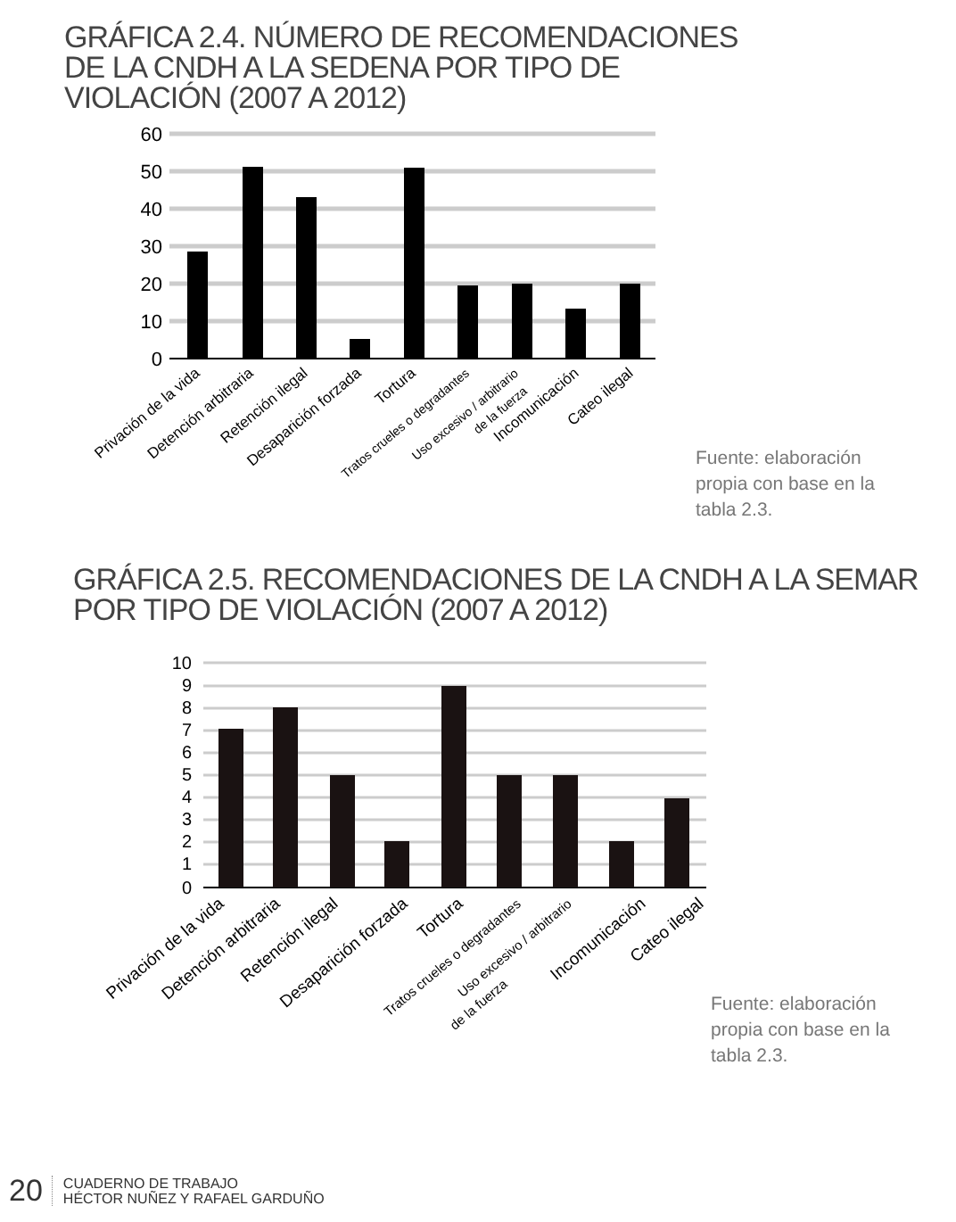GRÁFICA 2.4. NÚMERO DE RECOMENDACIONES DE LA CNDH A LA SEDENA POR TIPO DE VIOLACIÓN (2007 A 2012)
60
50
40
30
20
10
0
Privación de la vida
Detención arbitraria
Retención ilegal
Desaparición forzada
Tortura
Tratos crueles o degradantes
Uso excesivo / arbitrario
de la fuerza
Incomunicación
Cateo ilegal
Fuente: elaboración
propia con base en la
tabla 2.3.
GRÁFICA 2.5. RECOMENDACIONES DE LA CNDH A LA SEMAR POR TIPO DE VIOLACIÓN (2007 A 2012)
10
9
8
7
6
5
4
3
2
1
0
Privación de la vida
Detención arbitraria
Retención ilegal
Desaparición forzada
Tortura
Tratos crueles o degradantes
Uso excesivo / arbitrario
de la fuerza
Incomunicación
Cateo ilegal
Fuente: elaboración
propia con base en la
tabla 2.3.
20 CUADERNO DE TRABAJO
HÉCTOR NUÑEZ Y RAFAEL GARDUÑO